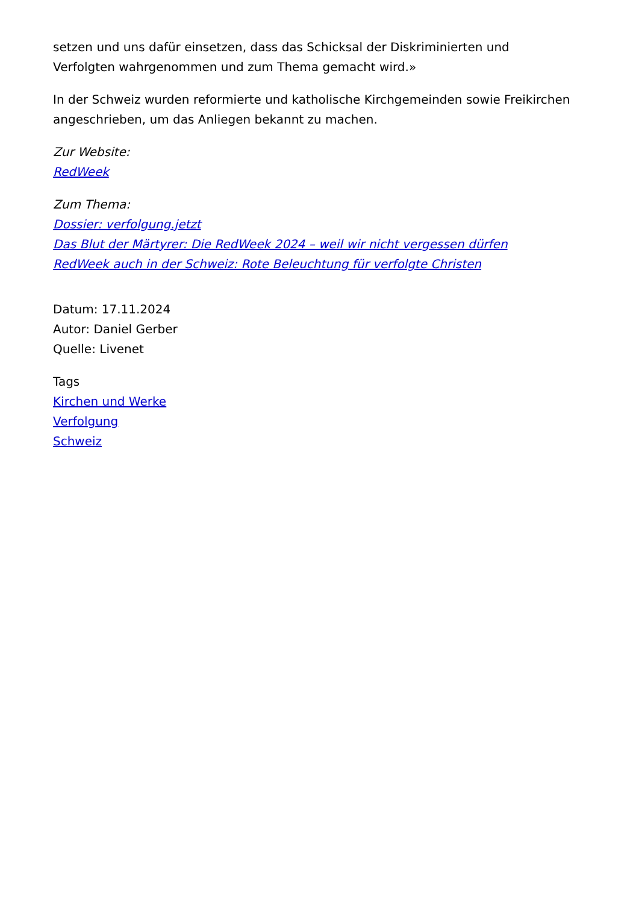setzen und uns dafür einsetzen, dass das Schicksal der Diskriminierten und Verfolgten wahrgenommen und zum Thema gemacht wird.»
In der Schweiz wurden reformierte und katholische Kirchgemeinden sowie Freikirchen angeschrieben, um das Anliegen bekannt zu machen.
Zur Website:
RedWeek
Zum Thema:
Dossier: verfolgung.jetzt
Das Blut der Märtyrer: Die RedWeek 2024 – weil wir nicht vergessen dürfen
RedWeek auch in der Schweiz: Rote Beleuchtung für verfolgte Christen
Datum: 17.11.2024
Autor: Daniel Gerber
Quelle: Livenet
Tags
Kirchen und Werke
Verfolgung
Schweiz